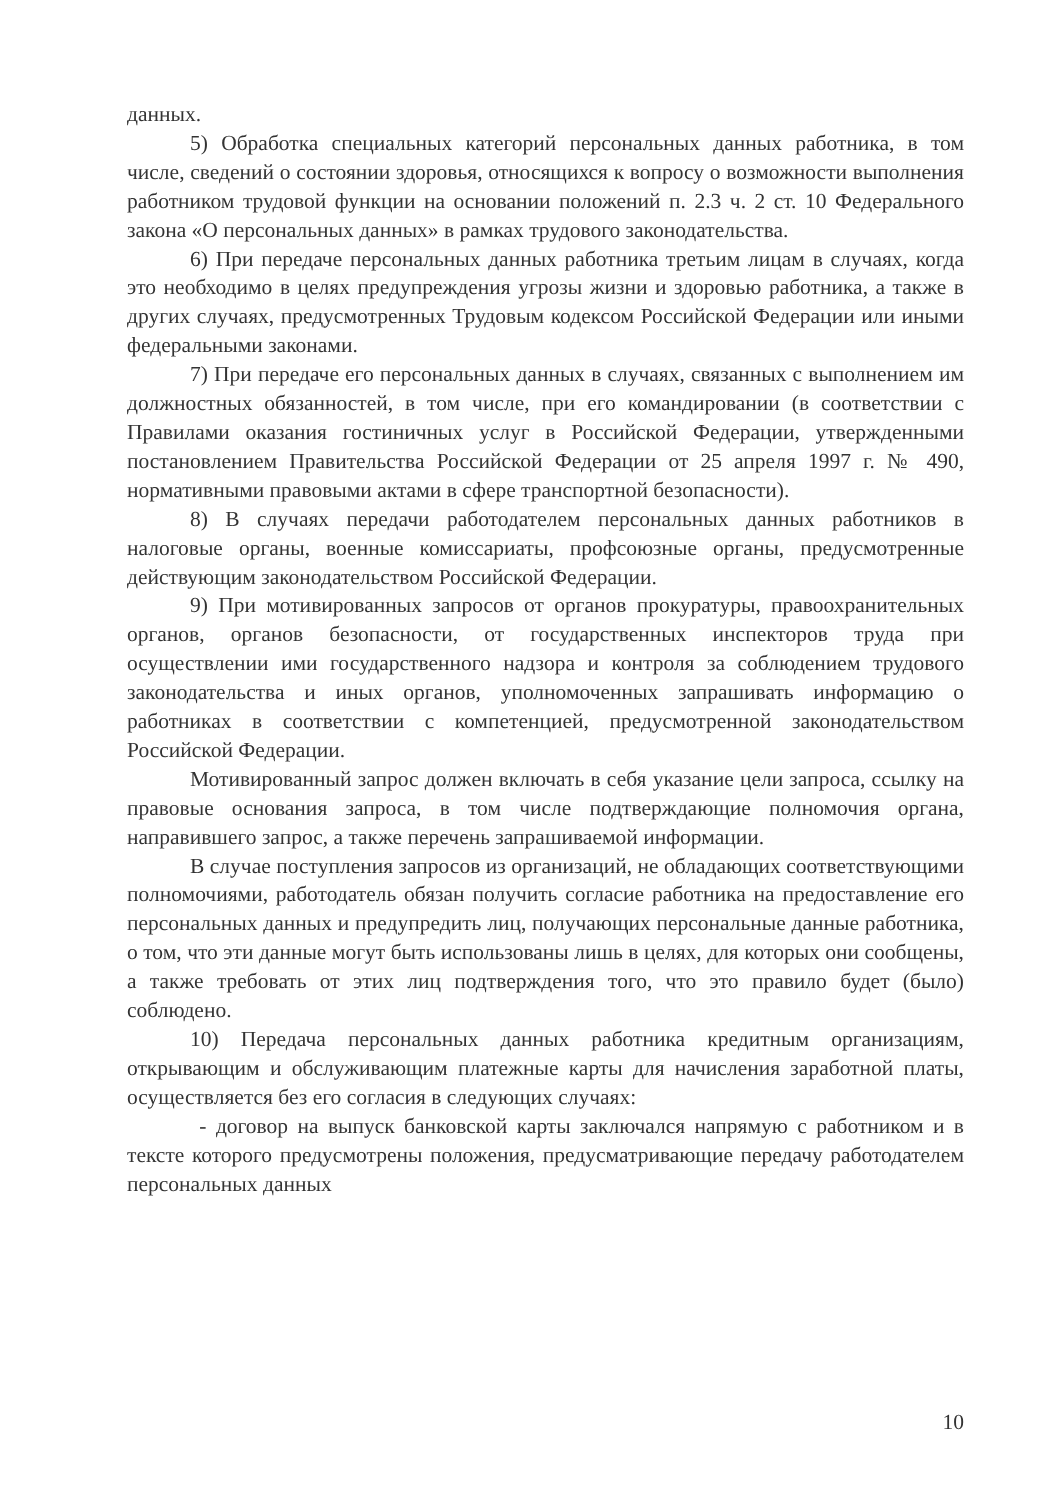данных.
5) Обработка специальных категорий персональных данных работника, в том числе, сведений о состоянии здоровья, относящихся к вопросу о возможности выполнения работником трудовой функции на основании положений п. 2.3 ч. 2 ст. 10 Федерального закона «О персональных данных» в рамках трудового законодательства.
6) При передаче персональных данных работника третьим лицам в случаях, когда это необходимо в целях предупреждения угрозы жизни и здоровью работника, а также в других случаях, предусмотренных Трудовым кодексом Российской Федерации или иными федеральными законами.
7) При передаче его персональных данных в случаях, связанных с выполнением им должностных обязанностей, в том числе, при его командировании (в соответствии с Правилами оказания гостиничных услуг в Российской Федерации, утвержденными постановлением Правительства Российской Федерации от 25 апреля 1997 г. № 490, нормативными правовыми актами в сфере транспортной безопасности).
8) В случаях передачи работодателем персональных данных работников в налоговые органы, военные комиссариаты, профсоюзные органы, предусмотренные действующим законодательством Российской Федерации.
9) При мотивированных запросов от органов прокуратуры, правоохранительных органов, органов безопасности, от государственных инспекторов труда при осуществлении ими государственного надзора и контроля за соблюдением трудового законодательства и иных органов, уполномоченных запрашивать информацию о работниках в соответствии с компетенцией, предусмотренной законодательством Российской Федерации.
Мотивированный запрос должен включать в себя указание цели запроса, ссылку на правовые основания запроса, в том числе подтверждающие полномочия органа, направившего запрос, а также перечень запрашиваемой информации.
В случае поступления запросов из организаций, не обладающих соответствующими полномочиями, работодатель обязан получить согласие работника на предоставление его персональных данных и предупредить лиц, получающих персональные данные работника, о том, что эти данные могут быть использованы лишь в целях, для которых они сообщены, а также требовать от этих лиц подтверждения того, что это правило будет (было) соблюдено.
10) Передача персональных данных работника кредитным организациям, открывающим и обслуживающим платежные карты для начисления заработной платы, осуществляется без его согласия в следующих случаях:
- договор на выпуск банковской карты заключался напрямую с работником и в тексте которого предусмотрены положения, предусматривающие передачу работодателем персональных данных
10